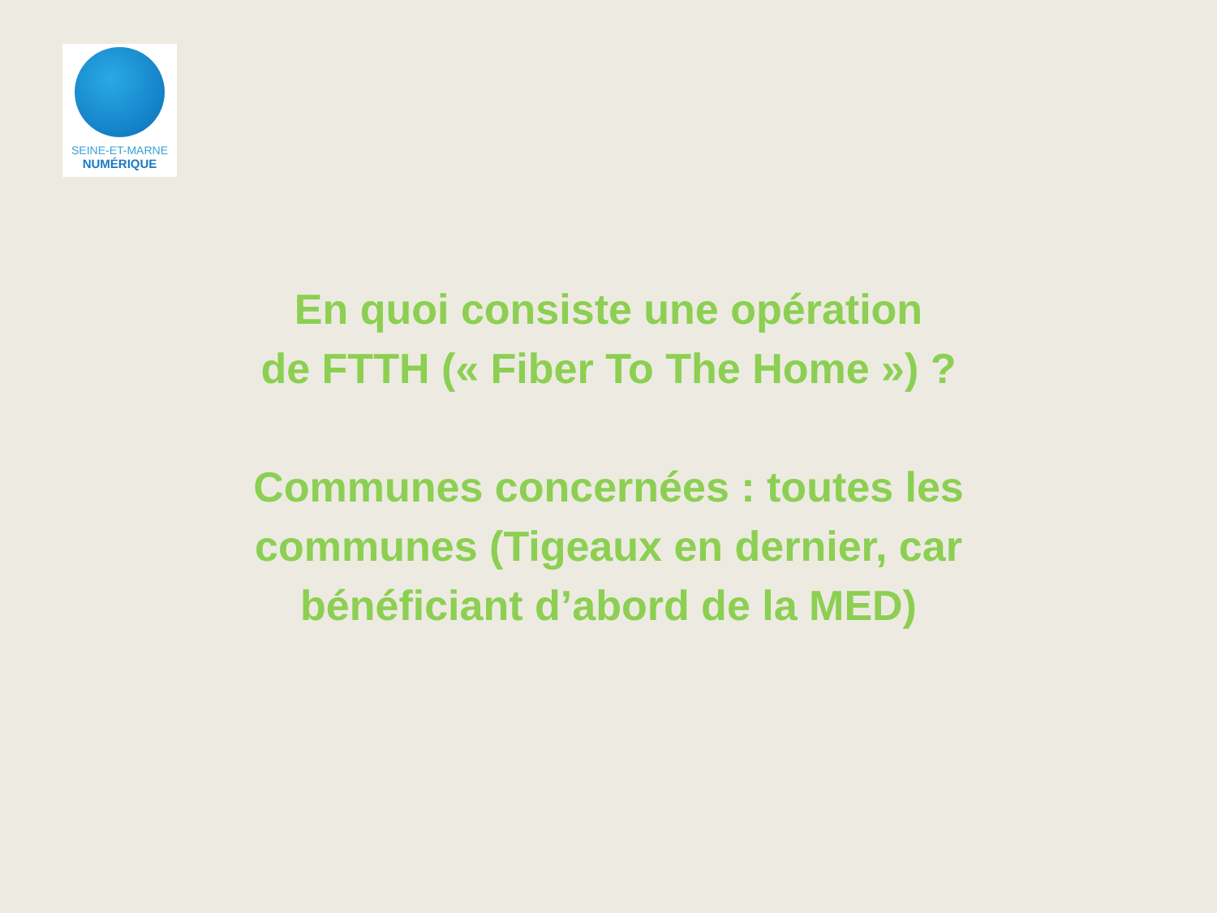SEINE-ET-MARNE
NUMÉRIQUE
En quoi consiste une opération
de FTTH (« Fiber To The Home ») ?
Communes concernées : toutes les communes (Tigeaux en dernier, car bénéficiant d’abord de la MED)